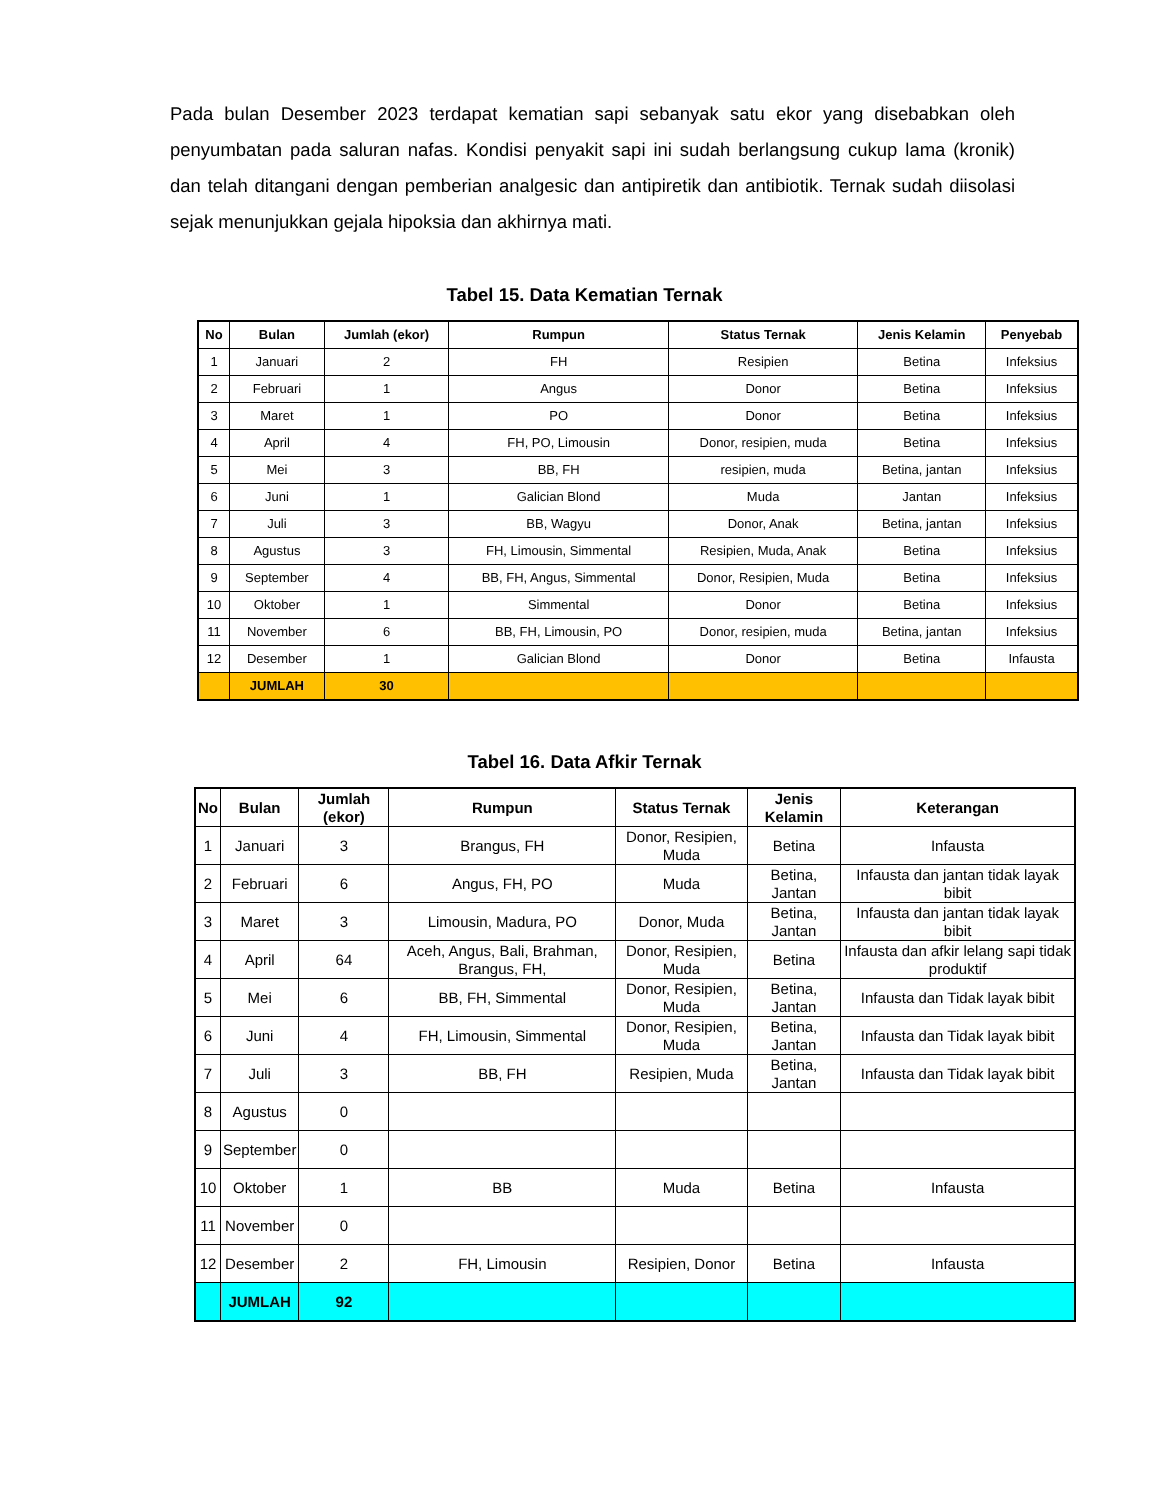Pada bulan Desember 2023 terdapat kematian sapi sebanyak satu ekor yang disebabkan oleh penyumbatan pada saluran nafas. Kondisi penyakit sapi ini sudah berlangsung cukup lama (kronik) dan telah ditangani dengan pemberian analgesic dan antipiretik dan antibiotik. Ternak sudah diisolasi sejak menunjukkan gejala hipoksia dan akhirnya mati.
Tabel 15. Data Kematian Ternak
| No | Bulan | Jumlah (ekor) | Rumpun | Status Ternak | Jenis Kelamin | Penyebab |
| --- | --- | --- | --- | --- | --- | --- |
| 1 | Januari | 2 | FH | Resipien | Betina | Infeksius |
| 2 | Februari | 1 | Angus | Donor | Betina | Infeksius |
| 3 | Maret | 1 | PO | Donor | Betina | Infeksius |
| 4 | April | 4 | FH, PO, Limousin | Donor, resipien, muda | Betina | Infeksius |
| 5 | Mei | 3 | BB, FH | resipien, muda | Betina, jantan | Infeksius |
| 6 | Juni | 1 | Galician Blond | Muda | Jantan | Infeksius |
| 7 | Juli | 3 | BB, Wagyu | Donor, Anak | Betina, jantan | Infeksius |
| 8 | Agustus | 3 | FH, Limousin, Simmental | Resipien, Muda, Anak | Betina | Infeksius |
| 9 | September | 4 | BB, FH, Angus, Simmental | Donor, Resipien, Muda | Betina | Infeksius |
| 10 | Oktober | 1 | Simmental | Donor | Betina | Infeksius |
| 11 | November | 6 | BB, FH, Limousin, PO | Donor, resipien, muda | Betina, jantan | Infeksius |
| 12 | Desember | 1 | Galician Blond | Donor | Betina | Infausta |
| | JUMLAH | 30 | | | | |
Tabel 16. Data Afkir Ternak
| No | Bulan | Jumlah (ekor) | Rumpun | Status Ternak | Jenis Kelamin | Keterangan |
| --- | --- | --- | --- | --- | --- | --- |
| 1 | Januari | 3 | Brangus, FH | Donor, Resipien, Muda | Betina | Infausta |
| 2 | Februari | 6 | Angus, FH, PO | Muda | Betina, Jantan | Infausta dan jantan tidak layak bibit |
| 3 | Maret | 3 | Limousin, Madura, PO | Donor, Muda | Betina, Jantan | Infausta dan jantan tidak layak bibit |
| 4 | April | 64 | Aceh, Angus, Bali, Brahman, Brangus, FH, | Donor, Resipien, Muda | Betina | Infausta dan afkir lelang sapi tidak produktif |
| 5 | Mei | 6 | BB, FH, Simmental | Donor, Resipien, Muda | Betina, Jantan | Infausta dan Tidak layak bibit |
| 6 | Juni | 4 | FH, Limousin, Simmental | Donor, Resipien, Muda | Betina, Jantan | Infausta dan Tidak layak bibit |
| 7 | Juli | 3 | BB, FH | Resipien, Muda | Betina, Jantan | Infausta dan Tidak layak bibit |
| 8 | Agustus | 0 | | | | |
| 9 | September | 0 | | | | |
| 10 | Oktober | 1 | BB | Muda | Betina | Infausta |
| 11 | November | 0 | | | | |
| 12 | Desember | 2 | FH, Limousin | Resipien, Donor | Betina | Infausta |
| | JUMLAH | 92 | | | | |